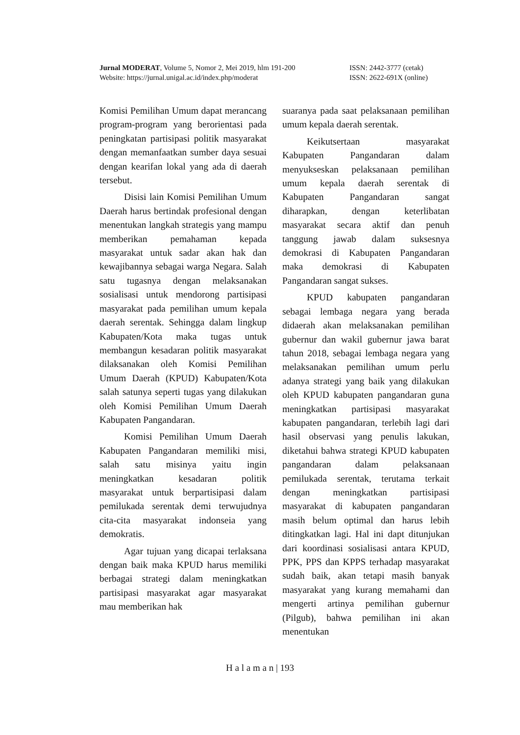Jurnal MODERAT, Volume 5, Nomor 2, Mei 2019, hlm 191-200 ISSN: 2442-3777 (cetak)
Website: https://jurnal.unigal.ac.id/index.php/moderat ISSN: 2622-691X (online)
Komisi Pemilihan Umum dapat merancang program-program yang berorientasi pada peningkatan partisipasi politik masyarakat dengan memanfaatkan sumber daya sesuai dengan kearifan lokal yang ada di daerah tersebut.
Disisi lain Komisi Pemilihan Umum Daerah harus bertindak profesional dengan menentukan langkah strategis yang mampu memberikan pemahaman kepada masyarakat untuk sadar akan hak dan kewajibannya sebagai warga Negara. Salah satu tugasnya dengan melaksanakan sosialisasi untuk mendorong partisipasi masyarakat pada pemilihan umum kepala daerah serentak. Sehingga dalam lingkup Kabupaten/Kota maka tugas untuk membangun kesadaran politik masyarakat dilaksanakan oleh Komisi Pemilihan Umum Daerah (KPUD) Kabupaten/Kota salah satunya seperti tugas yang dilakukan oleh Komisi Pemilihan Umum Daerah Kabupaten Pangandaran.
Komisi Pemilihan Umum Daerah Kabupaten Pangandaran memiliki misi, salah satu misinya yaitu ingin meningkatkan kesadaran politik masyarakat untuk berpartisipasi dalam pemilukada serentak demi terwujudnya cita-cita masyarakat indonseia yang demokratis.
Agar tujuan yang dicapai terlaksana dengan baik maka KPUD harus memiliki berbagai strategi dalam meningkatkan partisipasi masyarakat agar masyarakat mau memberikan hak
suaranya pada saat pelaksanaan pemilihan umum kepala daerah serentak.
Keikutsertaan masyarakat Kabupaten Pangandaran dalam menyukseskan pelaksanaan pemilihan umum kepala daerah serentak di Kabupaten Pangandaran sangat diharapkan, dengan keterlibatan masyarakat secara aktif dan penuh tanggung jawab dalam suksesnya demokrasi di Kabupaten Pangandaran maka demokrasi di Kabupaten Pangandaran sangat sukses.
KPUD kabupaten pangandaran sebagai lembaga negara yang berada didaerah akan melaksanakan pemilihan gubernur dan wakil gubernur jawa barat tahun 2018, sebagai lembaga negara yang melaksanakan pemilihan umum perlu adanya strategi yang baik yang dilakukan oleh KPUD kabupaten pangandaran guna meningkatkan partisipasi masyarakat kabupaten pangandaran, terlebih lagi dari hasil observasi yang penulis lakukan, diketahui bahwa strategi KPUD kabupaten pangandaran dalam pelaksanaan pemilukada serentak, terutama terkait dengan meningkatkan partisipasi masyarakat di kabupaten pangandaran masih belum optimal dan harus lebih ditingkatkan lagi. Hal ini dapt ditunjukan dari koordinasi sosialisasi antara KPUD, PPK, PPS dan KPPS terhadap masyarakat sudah baik, akan tetapi masih banyak masyarakat yang kurang memahami dan mengerti artinya pemilihan gubernur (Pilgub), bahwa pemilihan ini akan menentukan
H a l a m a n | 193